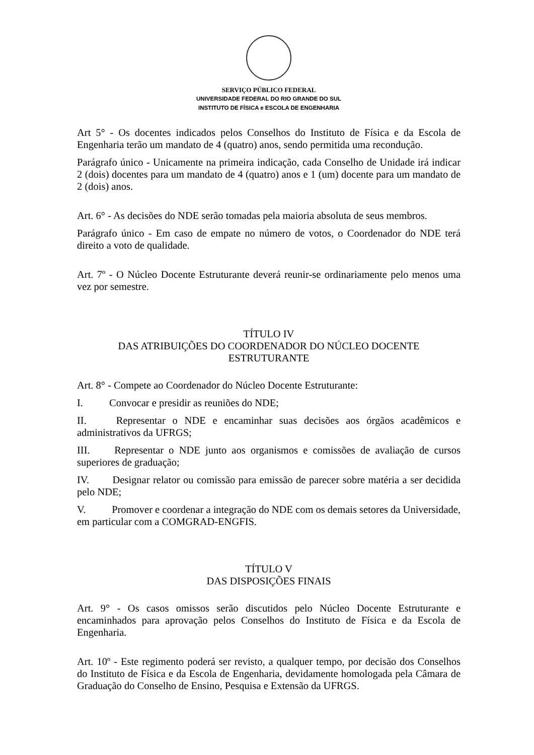SERVIÇO PÚBLICO FEDERAL
UNIVERSIDADE FEDERAL DO RIO GRANDE DO SUL
INSTITUTO DE FÍSICA e ESCOLA DE ENGENHARIA
Art 5° - Os docentes indicados pelos Conselhos do Instituto de Física e da Escola de Engenharia terão um mandato de 4 (quatro) anos, sendo permitida uma recondução.
Parágrafo único - Unicamente na primeira indicação, cada Conselho de Unidade irá indicar 2 (dois) docentes para um mandato de 4 (quatro) anos e 1 (um) docente para um mandato de 2 (dois) anos.
Art. 6° - As decisões do NDE serão tomadas pela maioria absoluta de seus membros.
Parágrafo único - Em caso de empate no número de votos, o Coordenador do NDE terá direito a voto de qualidade.
Art. 7º - O Núcleo Docente Estruturante deverá reunir-se ordinariamente pelo menos uma vez por semestre.
TÍTULO IV
DAS ATRIBUIÇÕES DO COORDENADOR DO NÚCLEO DOCENTE ESTRUTURANTE
Art. 8° - Compete ao Coordenador do Núcleo Docente Estruturante:
I. Convocar e presidir as reuniões do NDE;
II. Representar o NDE e encaminhar suas decisões aos órgãos acadêmicos e administrativos da UFRGS;
III. Representar o NDE junto aos organismos e comissões de avaliação de cursos superiores de graduação;
IV. Designar relator ou comissão para emissão de parecer sobre matéria a ser decidida pelo NDE;
V. Promover e coordenar a integração do NDE com os demais setores da Universidade, em particular com a COMGRAD-ENGFIS.
TÍTULO V
DAS DISPOSIÇÕES FINAIS
Art. 9° - Os casos omissos serão discutidos pelo Núcleo Docente Estruturante e encaminhados para aprovação pelos Conselhos do Instituto de Física e da Escola de Engenharia.
Art. 10º - Este regimento poderá ser revisto, a qualquer tempo, por decisão dos Conselhos do Instituto de Física e da Escola de Engenharia, devidamente homologada pela Câmara de Graduação do Conselho de Ensino, Pesquisa e Extensão da UFRGS.